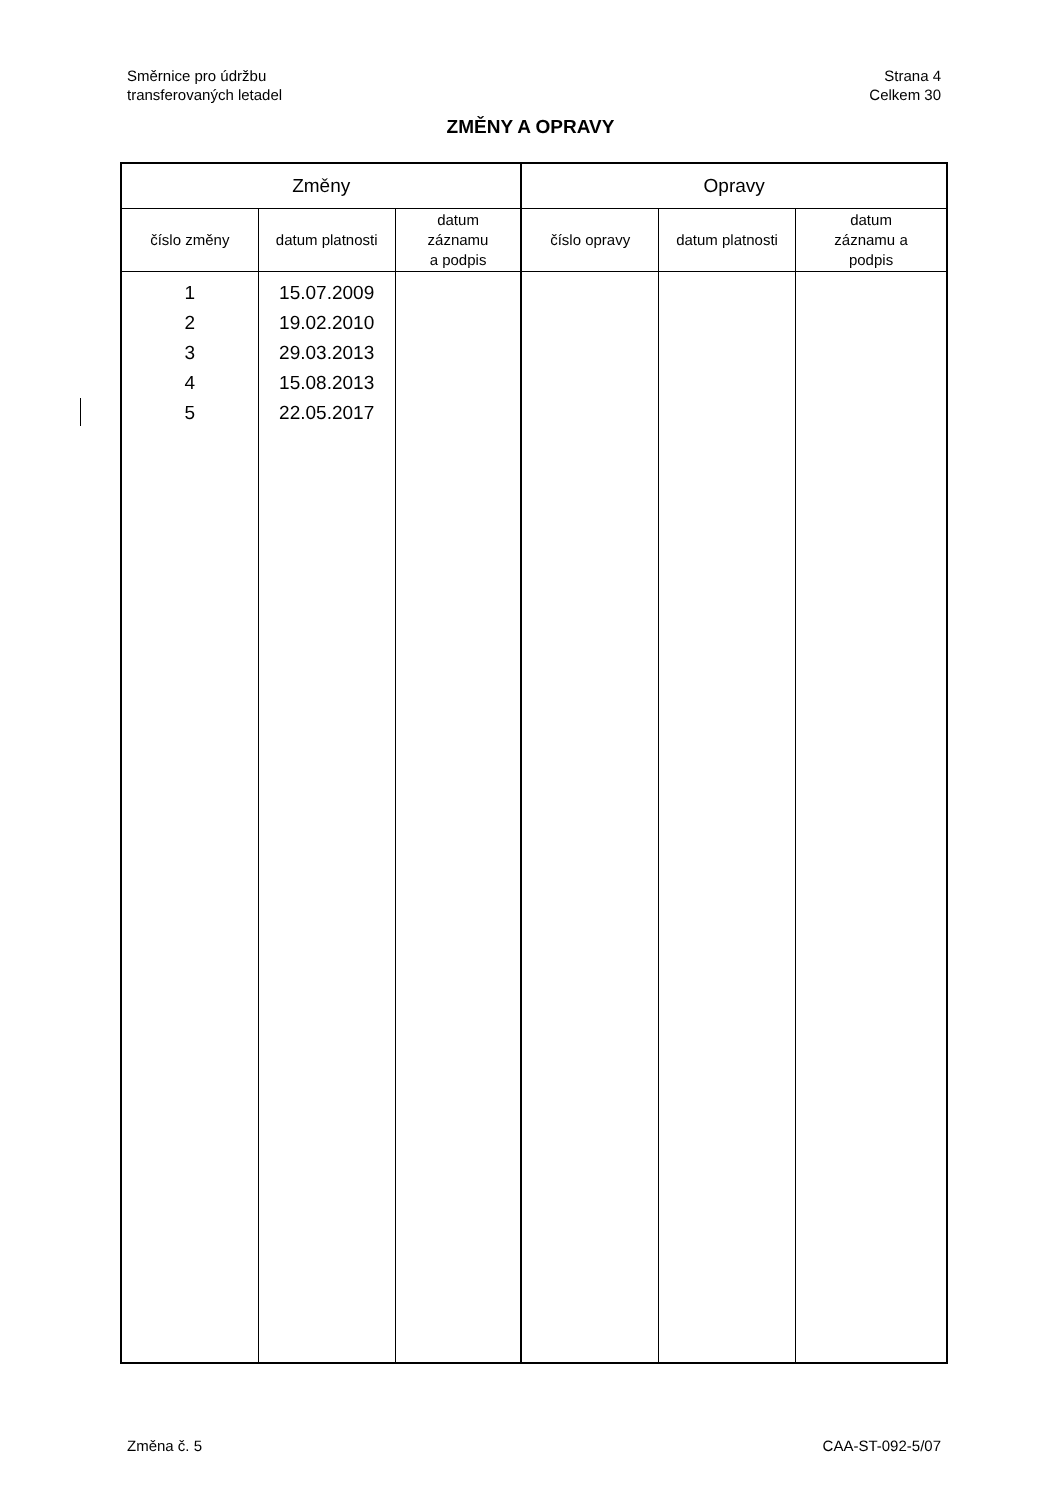Směrnice pro údržbu
transferovaných letadel
Strana 4
Celkem 30
ZMĚNY A OPRAVY
| Změny | | | Opravy | | |
| --- | --- | --- | --- | --- | --- |
| číslo změny | datum platnosti | datum záznamu a podpis | číslo opravy | datum platnosti | datum záznamu a podpis |
| 1 2 3 4 5 | 15.07.2009 19.02.2010 29.03.2013 15.08.2013 22.05.2017 | | | | |
Změna č. 5 CAA-ST-092-5/07